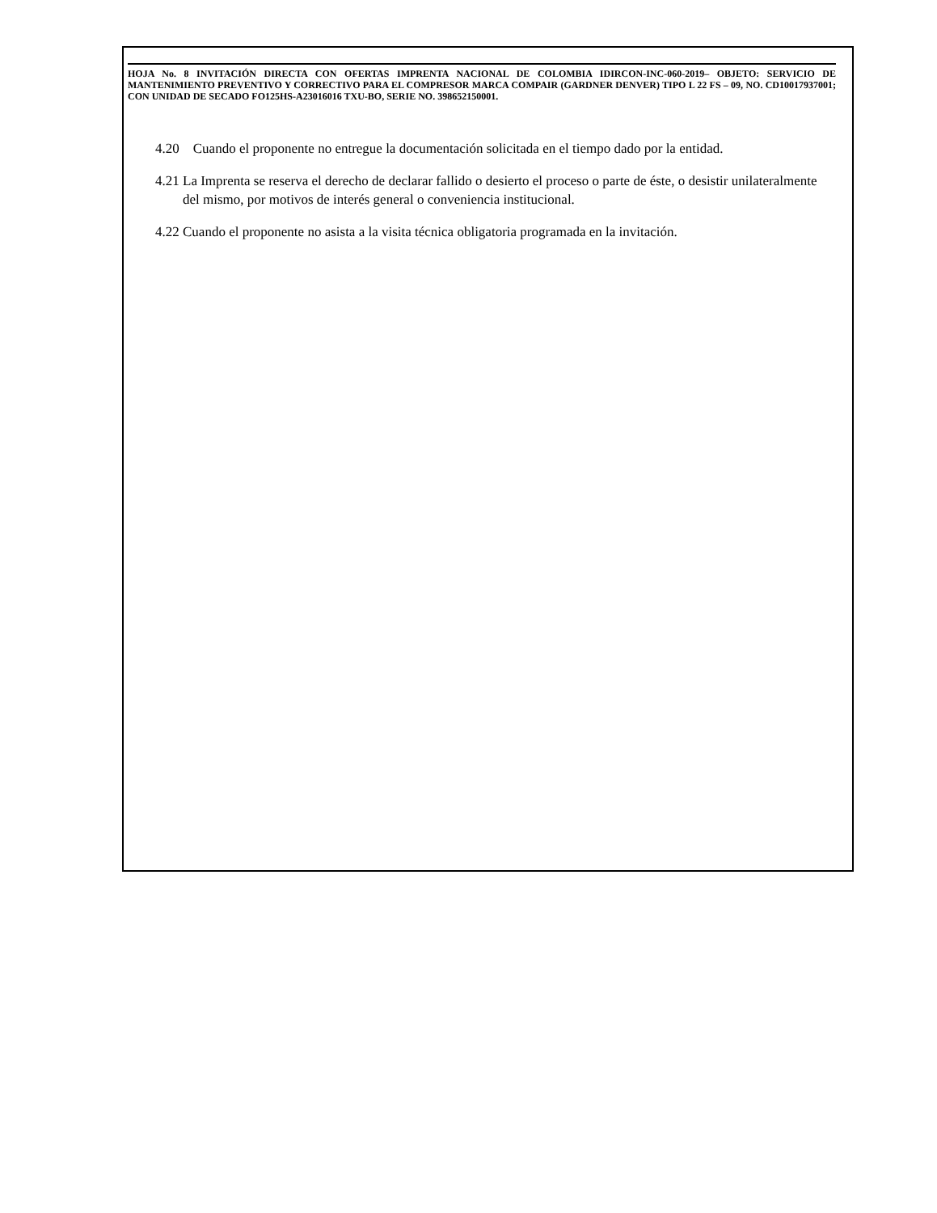HOJA No. 8 INVITACIÓN DIRECTA CON OFERTAS IMPRENTA NACIONAL DE COLOMBIA IDIRCON-INC-060-2019– OBJETO: SERVICIO DE MANTENIMIENTO PREVENTIVO Y CORRECTIVO PARA EL COMPRESOR MARCA COMPAIR (GARDNER DENVER) TIPO L 22 FS – 09, NO. CD10017937001; CON UNIDAD DE SECADO FO125HS-A23016016 TXU-BO, SERIE NO. 398652150001.
4.20 Cuando el proponente no entregue la documentación solicitada en el tiempo dado por la entidad.
4.21 La Imprenta se reserva el derecho de declarar fallido o desierto el proceso o parte de éste, o desistir unilateralmente del mismo, por motivos de interés general o conveniencia institucional.
4.22 Cuando el proponente no asista a la visita técnica obligatoria programada en la invitación.